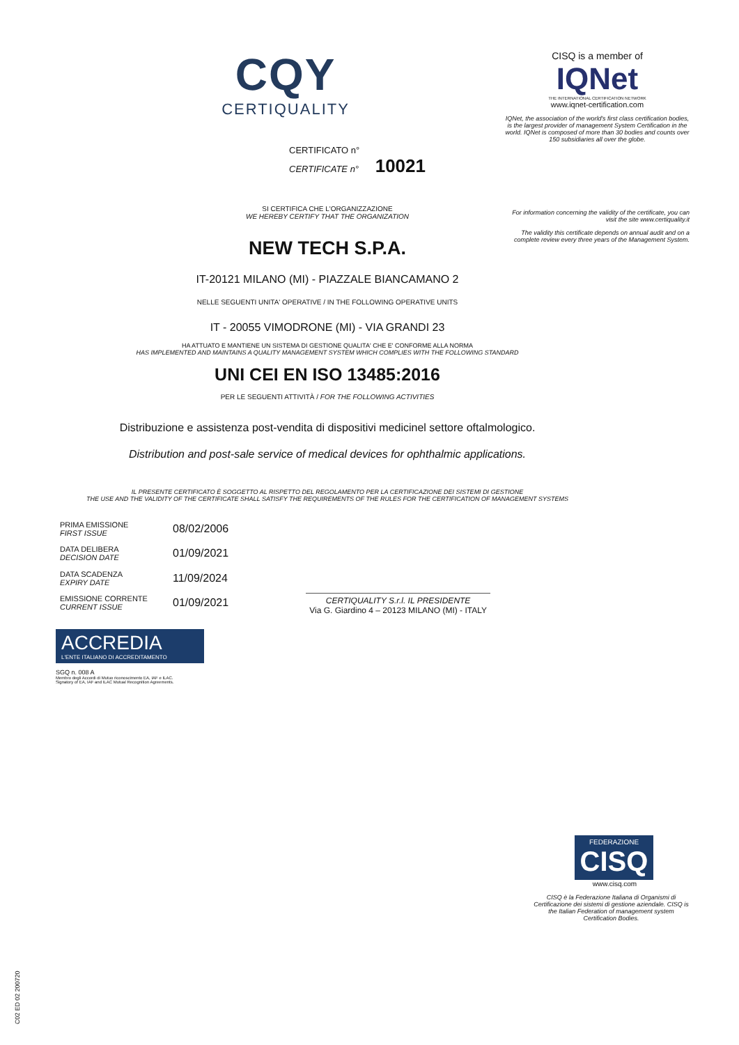CQY
CERTIQUALITY
CERTIFICATO n°
CERTIFICATE n° 10021
SI CERTIFICA CHE L'ORGANIZZAZIONE
WE HEREBY CERTIFY THAT THE ORGANIZATION
NEW TECH S.P.A.
IT-20121 MILANO (MI) - PIAZZALE BIANCAMANO 2
NELLE SEGUENTI UNITA' OPERATIVE / IN THE FOLLOWING OPERATIVE UNITS
IT - 20055 VIMODRONE (MI) - VIA GRANDI 23
HA ATTUATO E MANTIENE UN SISTEMA DI GESTIONE QUALITA' CHE E' CONFORME ALLA NORMA
HAS IMPLEMENTED AND MAINTAINS A QUALITY MANAGEMENT SYSTEM WHICH COMPLIES WITH THE FOLLOWING STANDARD
UNI CEI EN ISO 13485:2016
PER LE SEGUENTI ATTIVITÀ / FOR THE FOLLOWING ACTIVITIES
Distribuzione e assistenza post-vendita di dispositivi medicinel settore oftalmologico.
Distribution and post-sale service of medical devices for ophthalmic applications.
IL PRESENTE CERTIFICATO È SOGGETTO AL RISPETTO DEL REGOLAMENTO PER LA CERTIFICAZIONE DEI SISTEMI DI GESTIONE
THE USE AND THE VALIDITY OF THE CERTIFICATE SHALL SATISFY THE REQUIREMENTS OF THE RULES FOR THE CERTIFICATION OF MANAGEMENT SYSTEMS
| PRIMA EMISSIONE FIRST ISSUE | 08/02/2006 |
| DATA DELIBERA DECISION DATE | 01/09/2021 |
| DATA SCADENZA EXPIRY DATE | 11/09/2024 |
| EMISSIONE CORRENTE CURRENT ISSUE | 01/09/2021 |
CERTIQUALITY S.r.l. IL PRESIDENTE
Via G. Giardino 4 – 20123 MILANO (MI) - ITALY
ACCREDIA
L'ENTE ITALIANO DI ACCREDITAMENTO
SGQ n. 008 A
Membro degli Accordi di Mutuo riconoscimento EA, IAF e ILAC.
Signatory of EA, IAF and ILAC Mutual Recognition Agreements.
CISQ is a member of
IQNet
THE INTERNATIONAL CERTIFICATION NETWORK
www.iqnet-certification.com
IQNet, the association of the world's first class certification bodies, is the largest provider of management System Certification in the world. IQNet is composed of more than 30 bodies and counts over 150 subsidiaries all over the globe.
For information concerning the validity of the certificate, you can visit the site www.certiquality.it
The validity this certificate depends on annual audit and on a complete review every three years of the Management System.
FEDERAZIONE
CISQ
www.cisq.com
CISQ è la Federazione Italiana di Organismi di Certificazione dei sistemi di gestione aziendale. CISQ is the Italian Federation of management system Certification Bodies.
C02 ED 02 200720